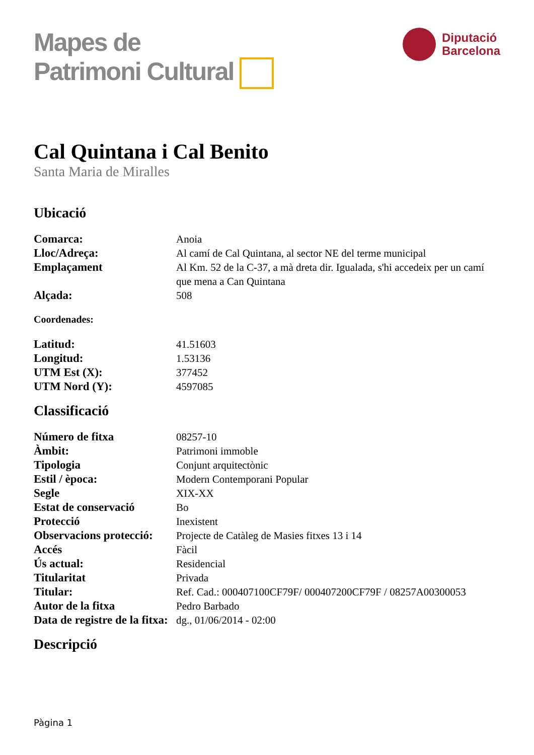Mapes de
Patrimoni Cultural
Diputació
Barcelona
Cal Quintana i Cal Benito
Santa Maria de Miralles
Ubicació
| Comarca: | Anoia |
| Lloc/Adreça: | Al camí de Cal Quintana, al sector NE del terme municipal |
| Emplaçament | Al Km. 52 de la C-37, a mà dreta dir. Igualada, s'hi accedeix per un camí que mena a Can Quintana |
| Alçada: | 508 |
Coordenades:
| Latitud: | 41.51603 |
| Longitud: | 1.53136 |
| UTM Est (X): | 377452 |
| UTM Nord (Y): | 4597085 |
Classificació
| Número de fitxa | 08257-10 |
| Àmbit: | Patrimoni immoble |
| Tipologia | Conjunt arquitectònic |
| Estil / època: | Modern Contemporani Popular |
| Segle | XIX-XX |
| Estat de conservació | Bo |
| Protecció | Inexistent |
| Observacions protecció: | Projecte de Catàleg de Masies fitxes 13 i 14 |
| Accés | Fàcil |
| Ús actual: | Residencial |
| Titularitat | Privada |
| Titular: | Ref. Cad.: 000407100CF79F/ 000407200CF79F / 08257A00300053 |
| Autor de la fitxa | Pedro Barbado |
| Data de registre de la fitxa: | dg., 01/06/2014 - 02:00 |
Descripció
Pàgina 1